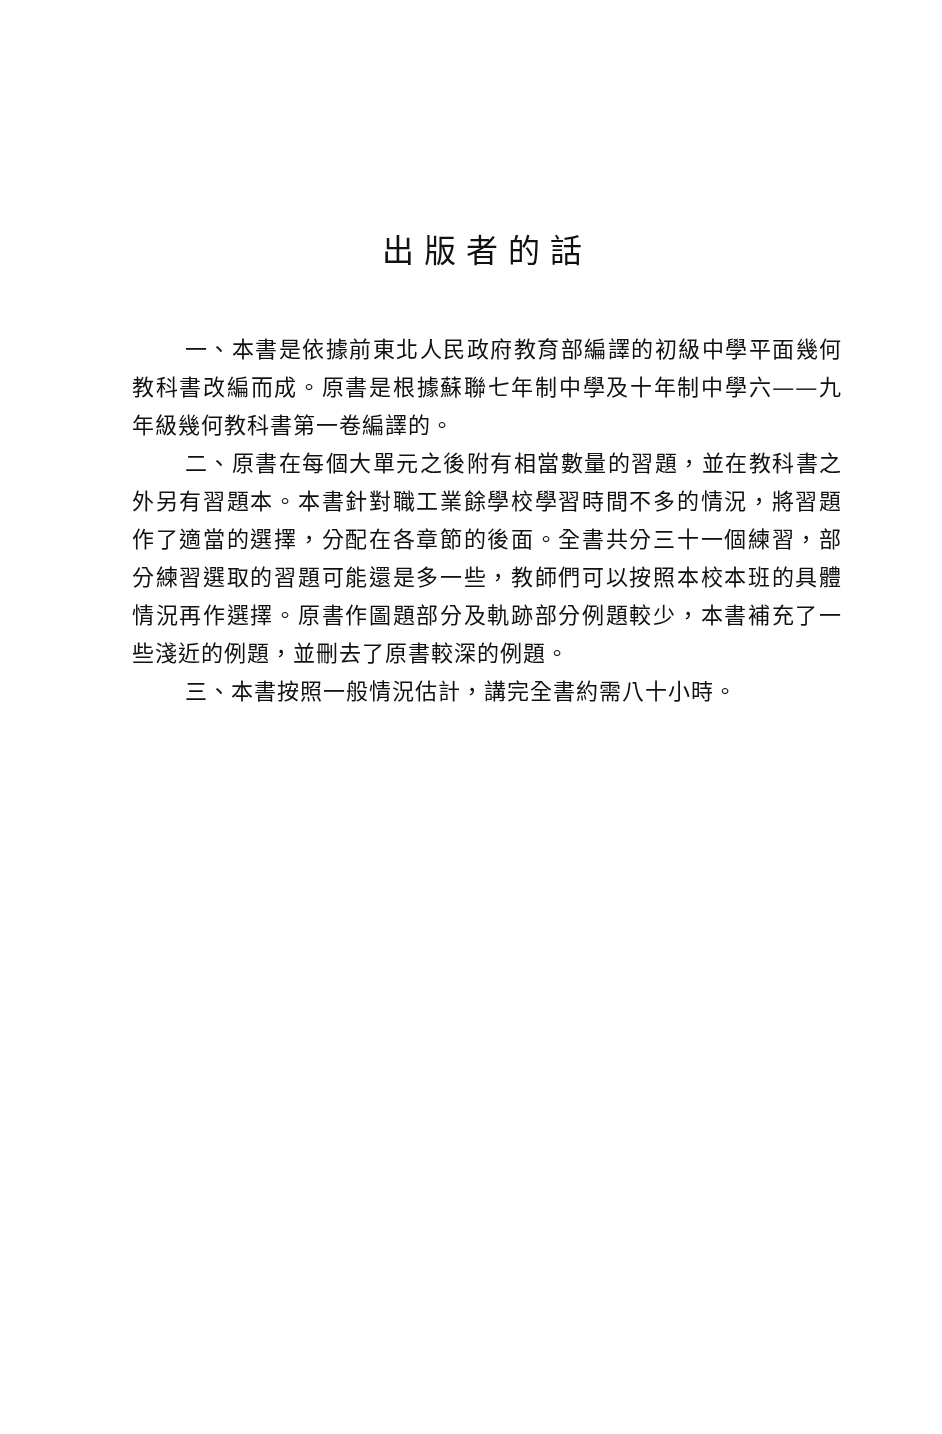出版者的話
一、本書是依據前東北人民政府教育部編譯的初級中學平面幾何教科書改編而成。原書是根據蘇聯七年制中學及十年制中學六——九年級幾何教科書第一卷編譯的。
二、原書在每個大單元之後附有相當數量的習題，並在教科書之外另有習題本。本書針對職工業餘學校學習時間不多的情況，將習題作了適當的選擇，分配在各章節的後面。全書共分三十一個練習，部分練習選取的習題可能還是多一些，教師們可以按照本校本班的具體情況再作選擇。原書作圖題部分及軌跡部分例題較少，本書補充了一些淺近的例題，並刪去了原書較深的例題。
三、本書按照一般情況估計，講完全書約需八十小時。